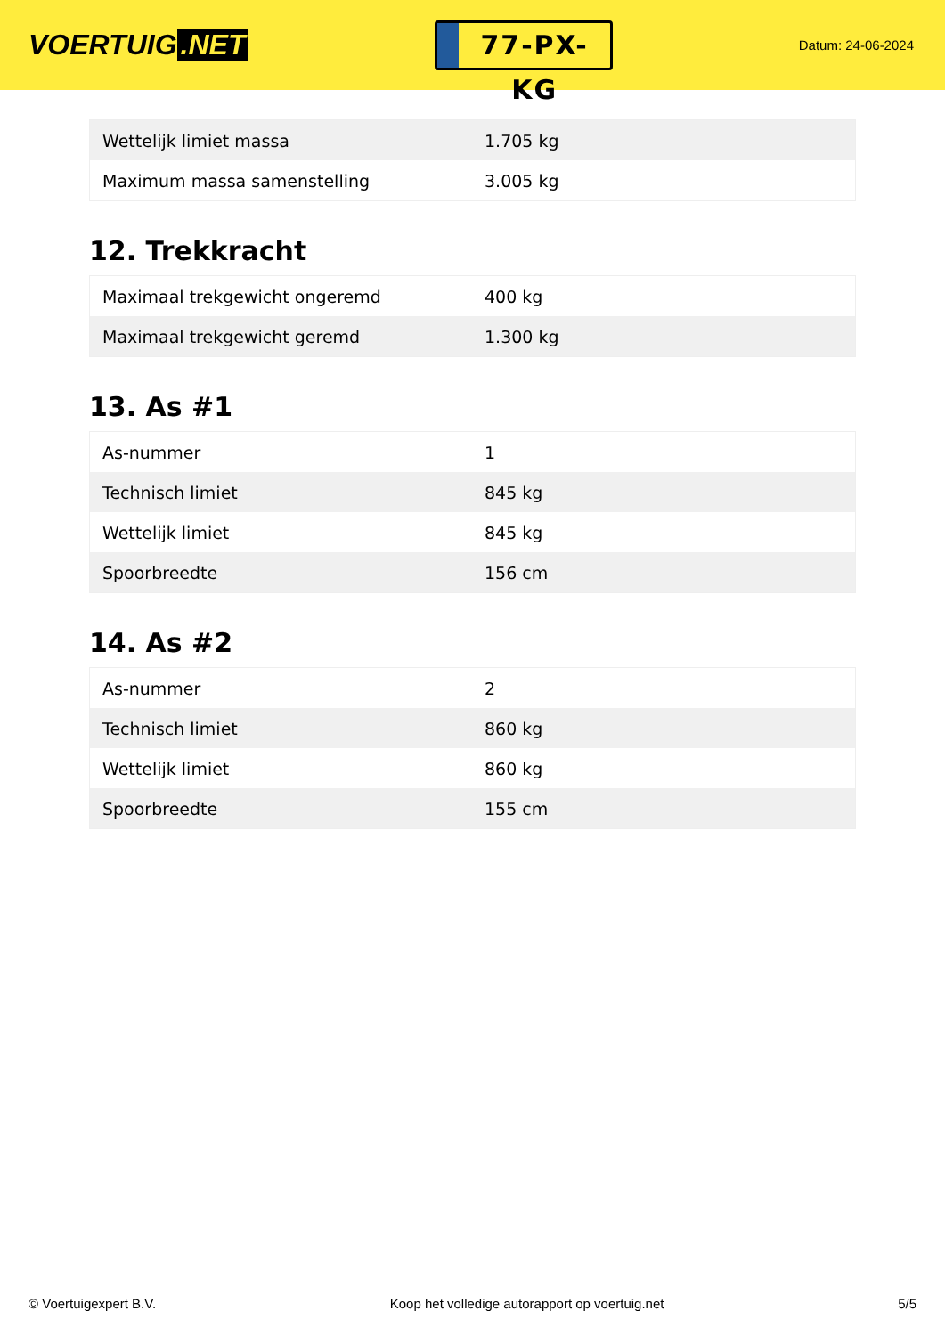VOERTUIG.NET
77-PX-KG
Datum: 24-06-2024
| Wettelijk limiet massa | 1.705 kg |
| Maximum massa samenstelling | 3.005 kg |
12. Trekkracht
| Maximaal trekgewicht ongeremd | 400 kg |
| Maximaal trekgewicht geremd | 1.300 kg |
13. As #1
| As-nummer | 1 |
| Technisch limiet | 845 kg |
| Wettelijk limiet | 845 kg |
| Spoorbreedte | 156 cm |
14. As #2
| As-nummer | 2 |
| Technisch limiet | 860 kg |
| Wettelijk limiet | 860 kg |
| Spoorbreedte | 155 cm |
© Voertuigexpert B.V. Koop het volledige autorapport op voertuig.net 5/5